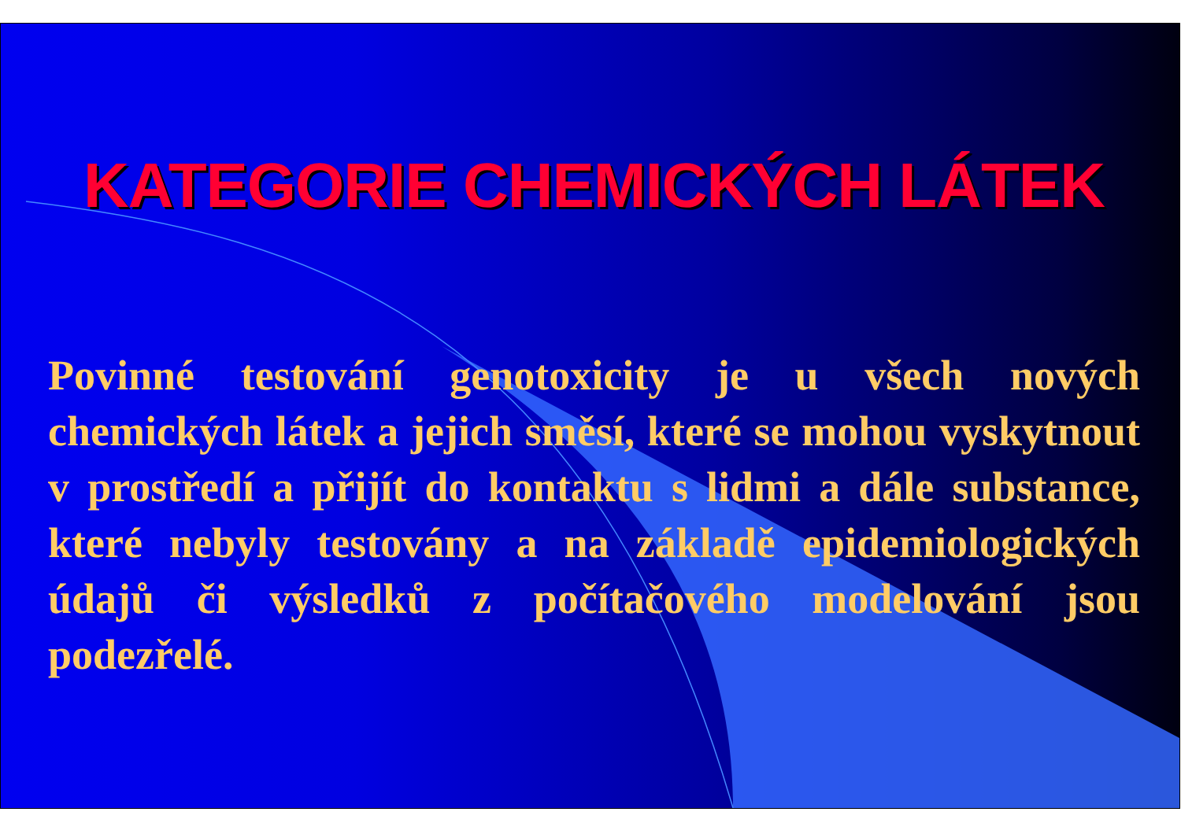KATEGORIE CHEMICKÝCH LÁTEK
Povinné testování genotoxicity je u všech nových chemických látek a jejich směsí, které se mohou vyskytnout v prostředí a přijít do kontaktu s lidmi a dále substance, které nebyly testovány a na základě epidemiologických údajů či výsledků z počítačového modelování jsou podezřelé.